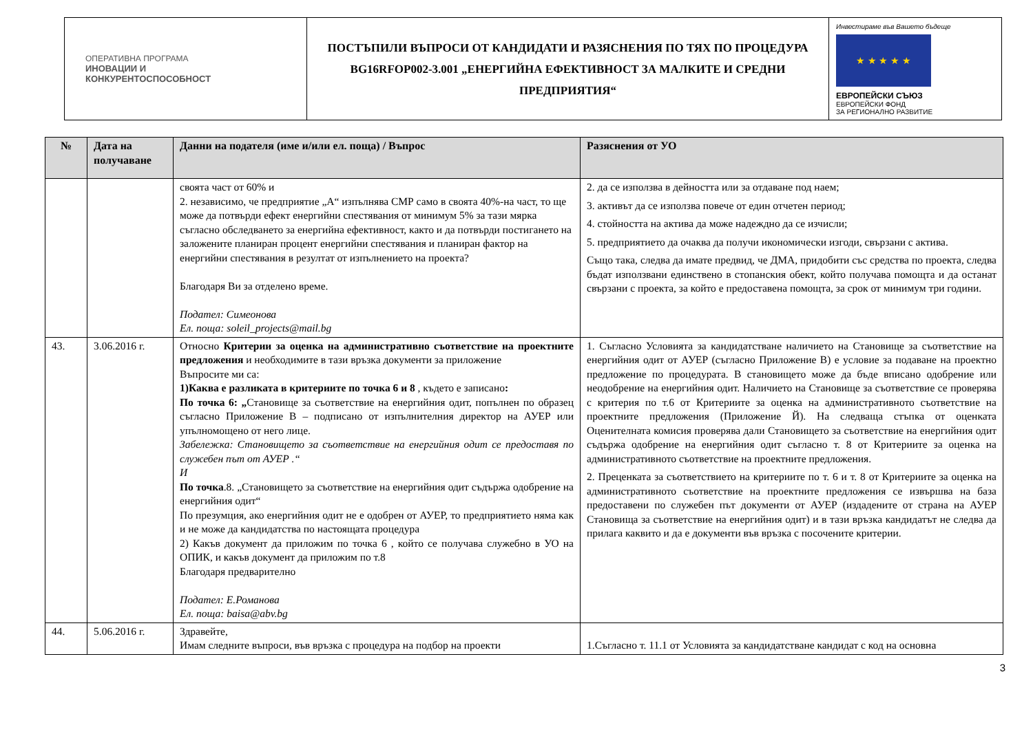| ОПЕРАТИВНА ПРОГРАМА ИНОВАЦИИ И КОНКУРЕНТОСПОСОБНОСТ | ПОСТЪПИЛИ ВЪПРОСИ ОТ КАНДИДАТИ И РАЗЯСНЕНИЯ ПО ТЯХ ПО ПРОЦЕДУРА BG16RFOP002-3.001 „ЕНЕРГИЙНА ЕФЕКТИВНОСТ ЗА МАЛКИТЕ И СРЕДНИ ПРЕДПРИЯТИЯ“ | Инвестираме във Вашето бъдеще ★ ★ ★ ★ ★ ЕВРОПЕЙСКИ СЪЮЗ ЕВРОПЕЙСКИ ФОНД ЗА РЕГИОНАЛНО РАЗВИТИЕ |
| № | Дата на получаване | Данни на подателя (име и/или ел. поща) / Въпрос | Разяснения от УО |
| --- | --- | --- | --- |
| | | своята част от 60% и 2. независимо, че предприятие „А“ изпълнява СМР само в своята 40%-на част, то ще може да потвърди ефект енергийни спестявания от минимум 5% за тази мярка съгласно обследването за енергийна ефективност, както и да потвърди постигането на заложените планиран процент енергийни спестявания и планиран фактор на енергийни спестявания в резултат от изпълнението на проекта? Благодаря Ви за отделено време. Подател: Симеонова Ел. поща: soleil_projects@mail.bg | 2. да се използва в дейността или за отдаване под наем; 3. активът да се използва повече от един отчетен период; 4. стойността на актива да може надеждно да се изчисли; 5. предприятието да очаква да получи икономически изгоди, свързани с актива. Също така, следва да имате предвид, че ДМА, придобити със средства по проекта, следва бъдат използвани единствено в стопанския обект, който получава помощта и да останат свързани с проекта, за който е предоставена помощта, за срок от минимум три години. |
| 43. | 3.06.2016 г. | Относно Критерии за оценка на административно съответствие на проектните предложения и необходимите в тази връзка документи за приложение Въпросите ми са: 1)Каква е разликата в критериите по точка 6 и 8 , където е записано : По точка 6: „ Становище за съответствие на енергийния одит, попълнен по образец съгласно Приложение В – подписано от изпълнителния директор на АУЕР или упълномощено от него лице. Забележка: Становището за съответствие на енергийния одит се предоставя по служебен път от АУЕР .“ И По точка .8. „Становището за съответствие на енергийния одит съдържа одобрение на енергийния одит“ По презумция, ако енергийния одит не е одобрен от АУЕР, то предприятието няма как и не може да кандидатства по настоящата процедура 2) Какъв документ да приложим по точка 6 , който се получава служебно в УО на ОПИК, и какъв документ да приложим по т.8 Благодаря предварително Подател: Е.Романова Ел. поща: baisa@abv.bg | 1. Съгласно Условията за кандидатстване наличието на Становище за съответствие на енергийния одит от АУЕР (съгласно Приложение В) е условие за подаване на проектно предложение по процедурата. В становището може да бъде вписано одобрение или неодобрение на енергийния одит. Наличието на Становище за съответствие се проверява с критерия по т.6 от Критериите за оценка на административното съответствие на проектните предложения (Приложение Й). На следваща стъпка от оценката Оценителната комисия проверява дали Становището за съответствие на енергийния одит съдържа одобрение на енергийния одит съгласно т. 8 от Критериите за оценка на административното съответствие на проектните предложения. 2. Преценката за съответствието на критериите по т. 6 и т. 8 от Критериите за оценка на административното съответствие на проектните предложения се извършва на база предоставени по служебен път документи от АУЕР (издадените от страна на АУЕР Становища за съответствие на енергийния одит) и в тази връзка кандидатът не следва да прилага каквито и да е документи във връзка с посочените критерии. |
| 44. | 5.06.2016 г. | Здравейте, Имам следните въпроси, във връзка с процедура на подбор на проекти | 1.Съгласно т. 11.1 от Условията за кандидатстване кандидат с код на основна |
3